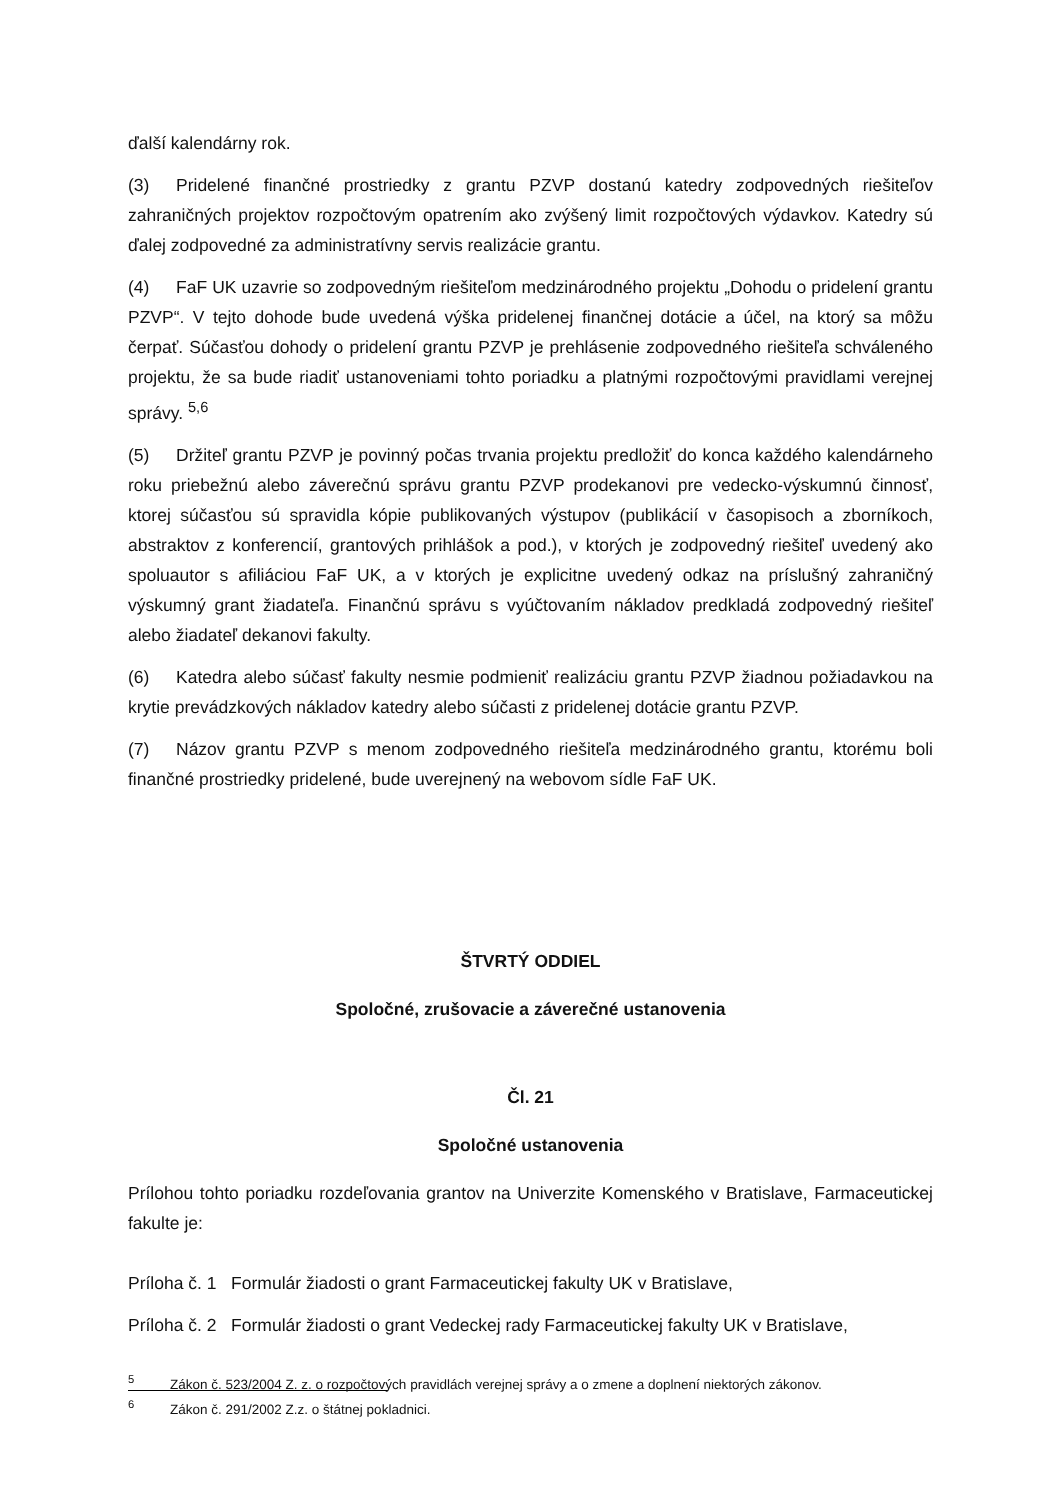ďalší kalendárny rok.
(3) Pridelené finančné prostriedky z grantu PZVP dostanú katedry zodpovedných riešiteľov zahraničných projektov rozpočtovým opatrením ako zvýšený limit rozpočtových výdavkov. Katedry sú ďalej zodpovedné za administratívny servis realizácie grantu.
(4) FaF UK uzavrie so zodpovedným riešiteľom medzinárodného projektu „Dohodu o pridelení grantu PZVP“. V tejto dohode bude uvedená výška pridelenej finančnej dotácie a účel, na ktorý sa môžu čerpať. Súčasťou dohody o pridelení grantu PZVP je prehlásenie zodpovedného riešiteľa schváleného projektu, že sa bude riadiť ustanoveniami tohto poriadku a platnými rozpočtovými pravidlami verejnej správy. <sup>5,6</sup>
(5) Držiteľ grantu PZVP je povinný počas trvania projektu predložiť do konca každého kalendárneho roku priebežnú alebo záverečnú správu grantu PZVP prodekanovi pre vedecko-výskumnú činnosť, ktorej súčasťou sú spravidla kópie publikovaných výstupov (publikácií v časopisoch a zborníkoch, abstraktov z konferencií, grantových prihlášok a pod.), v ktorých je zodpovedný riešiteľ uvedený ako spoluautor s afiliáciou FaF UK, a v ktorých je explicitne uvedený odkaz na príslušný zahraničný výskumný grant žiadateľa. Finančnú správu s vyúčtovaním nákladov predkladá zodpovedný riešiteľ alebo žiadateľ dekanovi fakulty.
(6) Katedra alebo súčasť fakulty nesmie podmieniť realizáciu grantu PZVP žiadnou požiadavkou na krytie prevádzkových nákladov katedry alebo súčasti z pridelenej dotácie grantu PZVP.
(7) Názov grantu PZVP s menom zodpovedného riešiteľa medzinárodného grantu, ktorému boli finančné prostriedky pridelené, bude uverejnený na webovom sídle FaF UK.
ŠTVRTÝ ODDIEL
Spoločné, zrušovacie a záverečné ustanovenia
Čl. 21
Spoločné ustanovenia
Prílohou tohto poriadku rozdeľovania grantov na Univerzite Komenského v Bratislave, Farmaceutickej fakulte je:
Príloha č. 1 Formulár žiadosti o grant Farmaceutickej fakulty UK v Bratislave,
Príloha č. 2 Formulár žiadosti o grant Vedeckej rady Farmaceutickej fakulty UK v Bratislave,
<sup>5</sup> Zákon č. 523/2004 Z. z. o rozpočtových pravidlách verejnej správy a o zmene a doplnení niektorých zákonov.
<sup>6</sup> Zákon č. 291/2002 Z.z. o štátnej pokladnici.